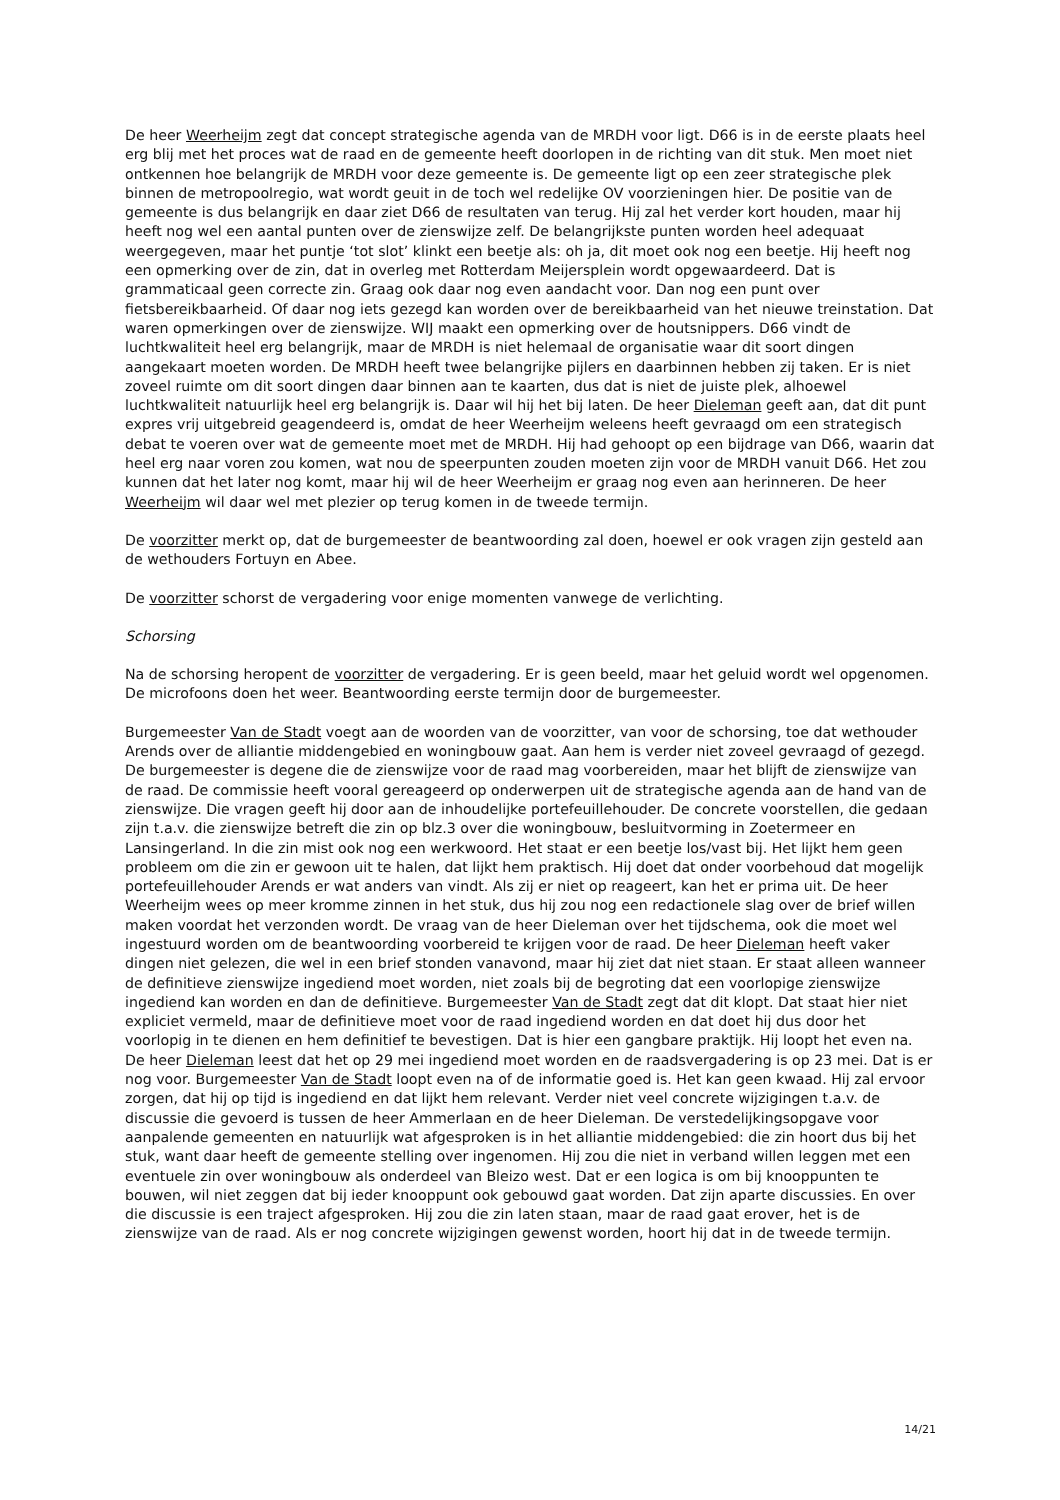De heer Weerheijm zegt dat concept strategische agenda van de MRDH voor ligt. D66 is in de eerste plaats heel erg blij met het proces wat de raad en de gemeente heeft doorlopen in de richting van dit stuk. Men moet niet ontkennen hoe belangrijk de MRDH voor deze gemeente is. De gemeente ligt op een zeer strategische plek binnen de metropoolregio, wat wordt geuit in de toch wel redelijke OV voorzieningen hier. De positie van de gemeente is dus belangrijk en daar ziet D66 de resultaten van terug. Hij zal het verder kort houden, maar hij heeft nog wel een aantal punten over de zienswijze zelf. De belangrijkste punten worden heel adequaat weergegeven, maar het puntje ‘tot slot’ klinkt een beetje als: oh ja, dit moet ook nog een beetje. Hij heeft nog een opmerking over de zin, dat in overleg met Rotterdam Meijersplein wordt opgewaardeerd. Dat is grammaticaal geen correcte zin. Graag ook daar nog even aandacht voor. Dan nog een punt over fietsbereikbaarheid. Of daar nog iets gezegd kan worden over de bereikbaarheid van het nieuwe treinstation. Dat waren opmerkingen over de zienswijze. WIJ maakt een opmerking over de houtsnippers. D66 vindt de luchtkwaliteit heel erg belangrijk, maar de MRDH is niet helemaal de organisatie waar dit soort dingen aangekaart moeten worden. De MRDH heeft twee belangrijke pijlers en daarbinnen hebben zij taken. Er is niet zoveel ruimte om dit soort dingen daar binnen aan te kaarten, dus dat is niet de juiste plek, alhoewel luchtkwaliteit natuurlijk heel erg belangrijk is. Daar wil hij het bij laten. De heer Dieleman geeft aan, dat dit punt expres vrij uitgebreid geagendeerd is, omdat de heer Weerheijm weleens heeft gevraagd om een strategisch debat te voeren over wat de gemeente moet met de MRDH. Hij had gehoopt op een bijdrage van D66, waarin dat heel erg naar voren zou komen, wat nou de speerpunten zouden moeten zijn voor de MRDH vanuit D66. Het zou kunnen dat het later nog komt, maar hij wil de heer Weerheijm er graag nog even aan herinneren. De heer Weerheijm wil daar wel met plezier op terug komen in de tweede termijn.
De voorzitter merkt op, dat de burgemeester de beantwoording zal doen, hoewel er ook vragen zijn gesteld aan de wethouders Fortuyn en Abee.
De voorzitter schorst de vergadering voor enige momenten vanwege de verlichting.
Schorsing
Na de schorsing heropent de voorzitter de vergadering. Er is geen beeld, maar het geluid wordt wel opgenomen. De microfoons doen het weer. Beantwoording eerste termijn door de burgemeester.
Burgemeester Van de Stadt voegt aan de woorden van de voorzitter, van voor de schorsing, toe dat wethouder Arends over de alliantie middengebied en woningbouw gaat. Aan hem is verder niet zoveel gevraagd of gezegd. De burgemeester is degene die de zienswijze voor de raad mag voorbereiden, maar het blijft de zienswijze van de raad. De commissie heeft vooral gereageerd op onderwerpen uit de strategische agenda aan de hand van de zienswijze. Die vragen geeft hij door aan de inhoudelijke portefeuillehouder. De concrete voorstellen, die gedaan zijn t.a.v. die zienswijze betreft die zin op blz.3 over die woningbouw, besluitvorming in Zoetermeer en Lansingerland. In die zin mist ook nog een werkwoord. Het staat er een beetje los/vast bij. Het lijkt hem geen probleem om die zin er gewoon uit te halen, dat lijkt hem praktisch. Hij doet dat onder voorbehoud dat mogelijk portefeuillehouder Arends er wat anders van vindt. Als zij er niet op reageert, kan het er prima uit. De heer Weerheijm wees op meer kromme zinnen in het stuk, dus hij zou nog een redactionele slag over de brief willen maken voordat het verzonden wordt. De vraag van de heer Dieleman over het tijdschema, ook die moet wel ingestuurd worden om de beantwoording voorbereid te krijgen voor de raad. De heer Dieleman heeft vaker dingen niet gelezen, die wel in een brief stonden vanavond, maar hij ziet dat niet staan. Er staat alleen wanneer de definitieve zienswijze ingediend moet worden, niet zoals bij de begroting dat een voorlopige zienswijze ingediend kan worden en dan de definitieve. Burgemeester Van de Stadt zegt dat dit klopt. Dat staat hier niet expliciet vermeld, maar de definitieve moet voor de raad ingediend worden en dat doet hij dus door het voorlopig in te dienen en hem definitief te bevestigen. Dat is hier een gangbare praktijk. Hij loopt het even na. De heer Dieleman leest dat het op 29 mei ingediend moet worden en de raadsvergadering is op 23 mei. Dat is er nog voor. Burgemeester Van de Stadt loopt even na of de informatie goed is. Het kan geen kwaad. Hij zal ervoor zorgen, dat hij op tijd is ingediend en dat lijkt hem relevant. Verder niet veel concrete wijzigingen t.a.v. de discussie die gevoerd is tussen de heer Ammerlaan en de heer Dieleman. De verstedelijkingsopgave voor aanpalende gemeenten en natuurlijk wat afgesproken is in het alliantie middengebied: die zin hoort dus bij het stuk, want daar heeft de gemeente stelling over ingenomen. Hij zou die niet in verband willen leggen met een eventuele zin over woningbouw als onderdeel van Bleizo west. Dat er een logica is om bij knooppunten te bouwen, wil niet zeggen dat bij ieder knooppunt ook gebouwd gaat worden. Dat zijn aparte discussies. En over die discussie is een traject afgesproken. Hij zou die zin laten staan, maar de raad gaat erover, het is de zienswijze van de raad. Als er nog concrete wijzigingen gewenst worden, hoort hij dat in de tweede termijn.
14/21